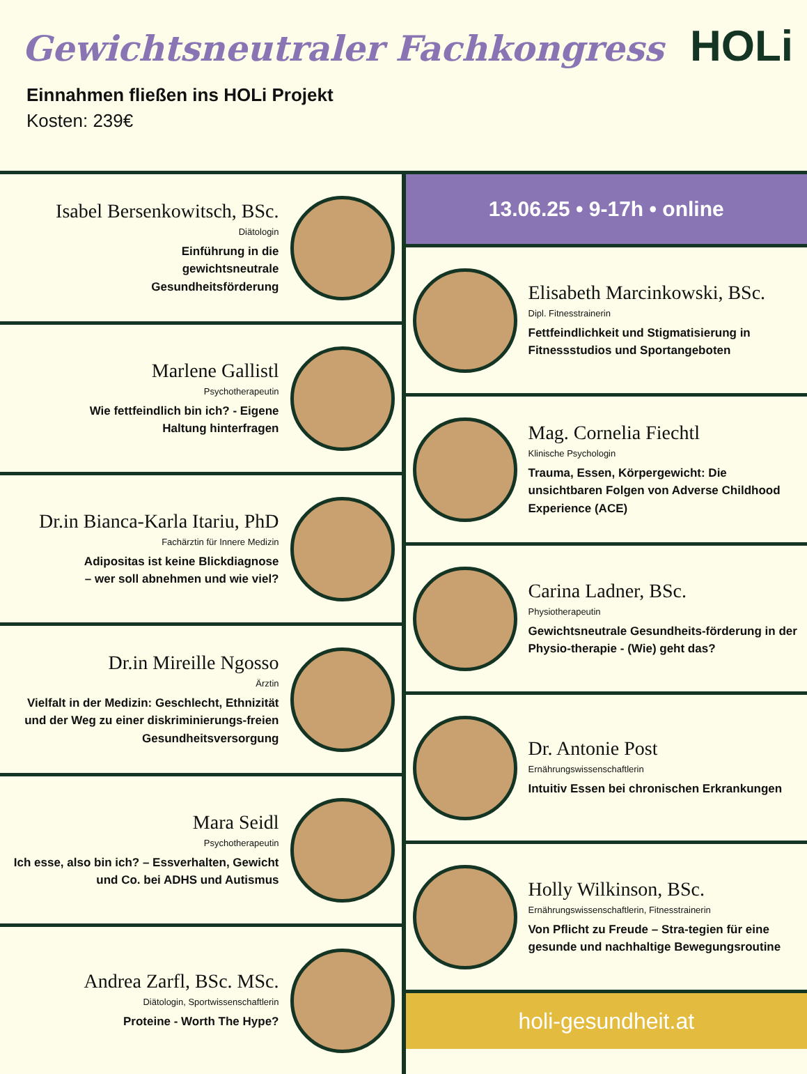Gewichtsneutraler Fachkongress
HOLi
Einnahmen fließen ins HOLi Projekt
Kosten: 239€
Isabel Bersenkowitsch, BSc.
Diätologin
Einführung in die
gewichtsneutrale
Gesundheitsförderung
Marlene Gallistl
Psychotherapeutin
Wie fettfeindlich bin ich? - Eigene
Haltung hinterfragen
Dr.in Bianca-Karla Itariu, PhD
Fachärztin für Innere Medizin
Adipositas ist keine Blickdiagnose
– wer soll abnehmen und wie viel?
Dr.in Mireille Ngosso
Ärztin
Vielfalt in der Medizin: Geschlecht, Ethnizität und der Weg zu einer diskriminierungs-freien Gesundheitsversorgung
Mara Seidl
Psychotherapeutin
Ich esse, also bin ich? – Essverhalten, Gewicht und Co. bei ADHS und Autismus
Andrea Zarfl, BSc. MSc.
Diätologin, Sportwissenschaftlerin
Proteine - Worth The Hype?
13.06.25 • 9-17h • online
Elisabeth Marcinkowski, BSc.
Dipl. Fitnesstrainerin
Fettfeindlichkeit und Stigmatisierung in Fitnessstudios und Sportangeboten
Mag. Cornelia Fiechtl
Klinische Psychologin
Trauma, Essen, Körpergewicht: Die unsichtbaren Folgen von Adverse Childhood Experience (ACE)
Carina Ladner, BSc.
Physiotherapeutin
Gewichtsneutrale Gesundheits-förderung in der Physio-therapie - (Wie) geht das?
Dr. Antonie Post
Ernährungswissenschaftlerin
Intuitiv Essen bei chronischen Erkrankungen
Holly Wilkinson, BSc.
Ernährungswissenschaftlerin, Fitnesstrainerin
Von Pflicht zu Freude – Stra-tegien für eine gesunde und nachhaltige Bewegungsroutine
holi-gesundheit.at